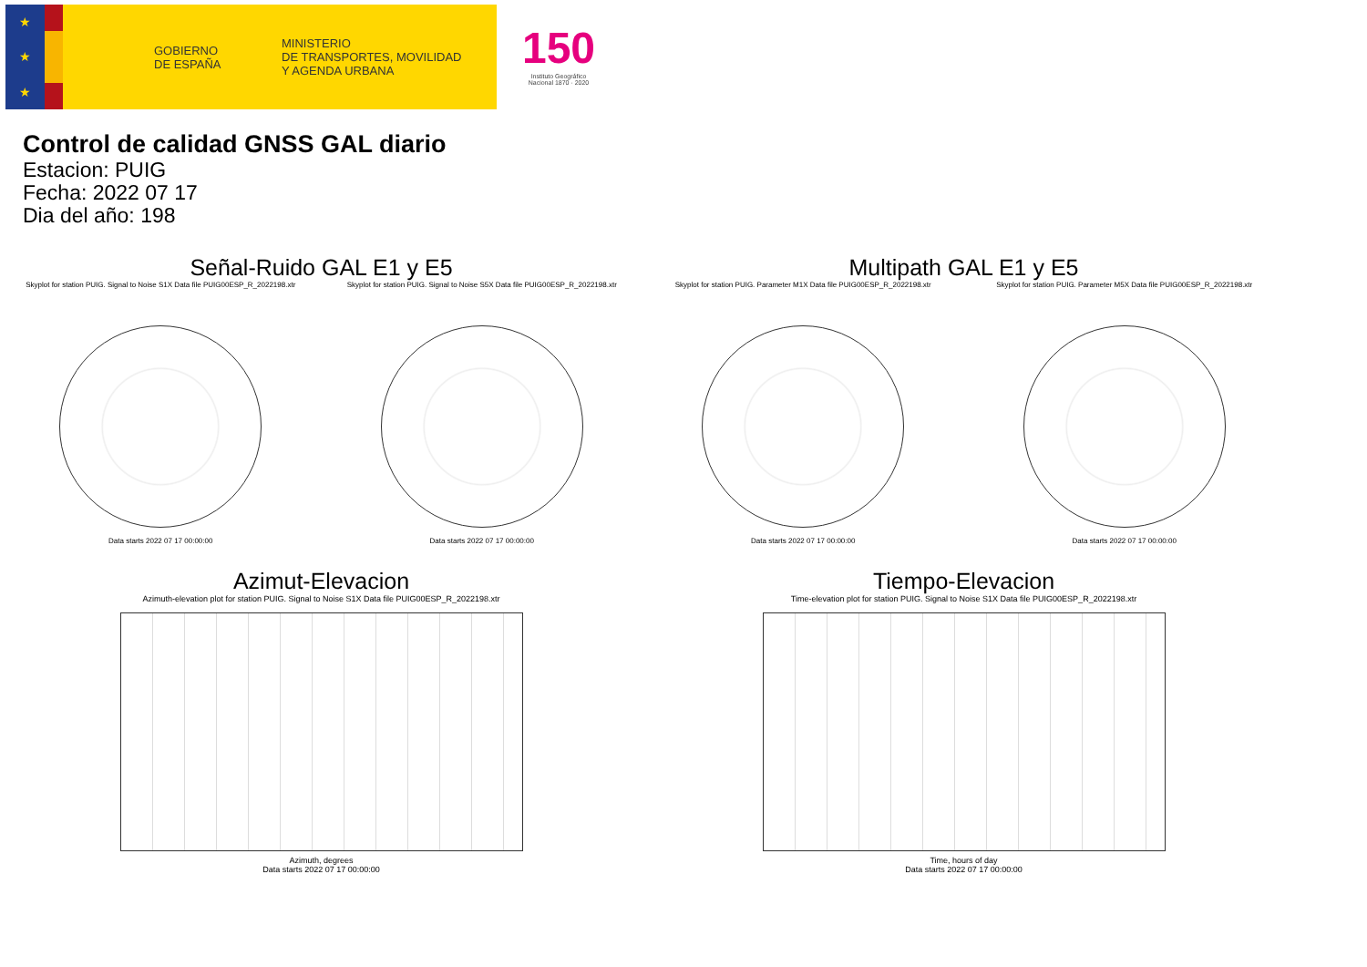★
★
★
GOBIERNO
DE ESPAÑA MINISTERIO
DE TRANSPORTES, MOVILIDAD
Y AGENDA URBANA
150
Instituto Geográfico Nacional 1870 · 2020
Control de calidad GNSS GAL diario
Estacion: PUIG
Fecha: 2022 07 17
Dia del año: 198
Señal-Ruido GAL E1 y E5
Skyplot for station PUIG. Signal to Noise S1X Data file PUIG00ESP_R_2022198.xtr
Data starts 2022 07 17 00:00:00
Skyplot for station PUIG. Signal to Noise S5X Data file PUIG00ESP_R_2022198.xtr
Data starts 2022 07 17 00:00:00
Multipath GAL E1 y E5
Skyplot for station PUIG. Parameter M1X Data file PUIG00ESP_R_2022198.xtr
Data starts 2022 07 17 00:00:00
Skyplot for station PUIG. Parameter M5X Data file PUIG00ESP_R_2022198.xtr
Data starts 2022 07 17 00:00:00
Azimut-Elevacion
Azimuth-elevation plot for station PUIG. Signal to Noise S1X Data file PUIG00ESP_R_2022198.xtr
Azimuth, degrees
Data starts 2022 07 17 00:00:00
Tiempo-Elevacion
Time-elevation plot for station PUIG. Signal to Noise S1X Data file PUIG00ESP_R_2022198.xtr
Time, hours of day
Data starts 2022 07 17 00:00:00